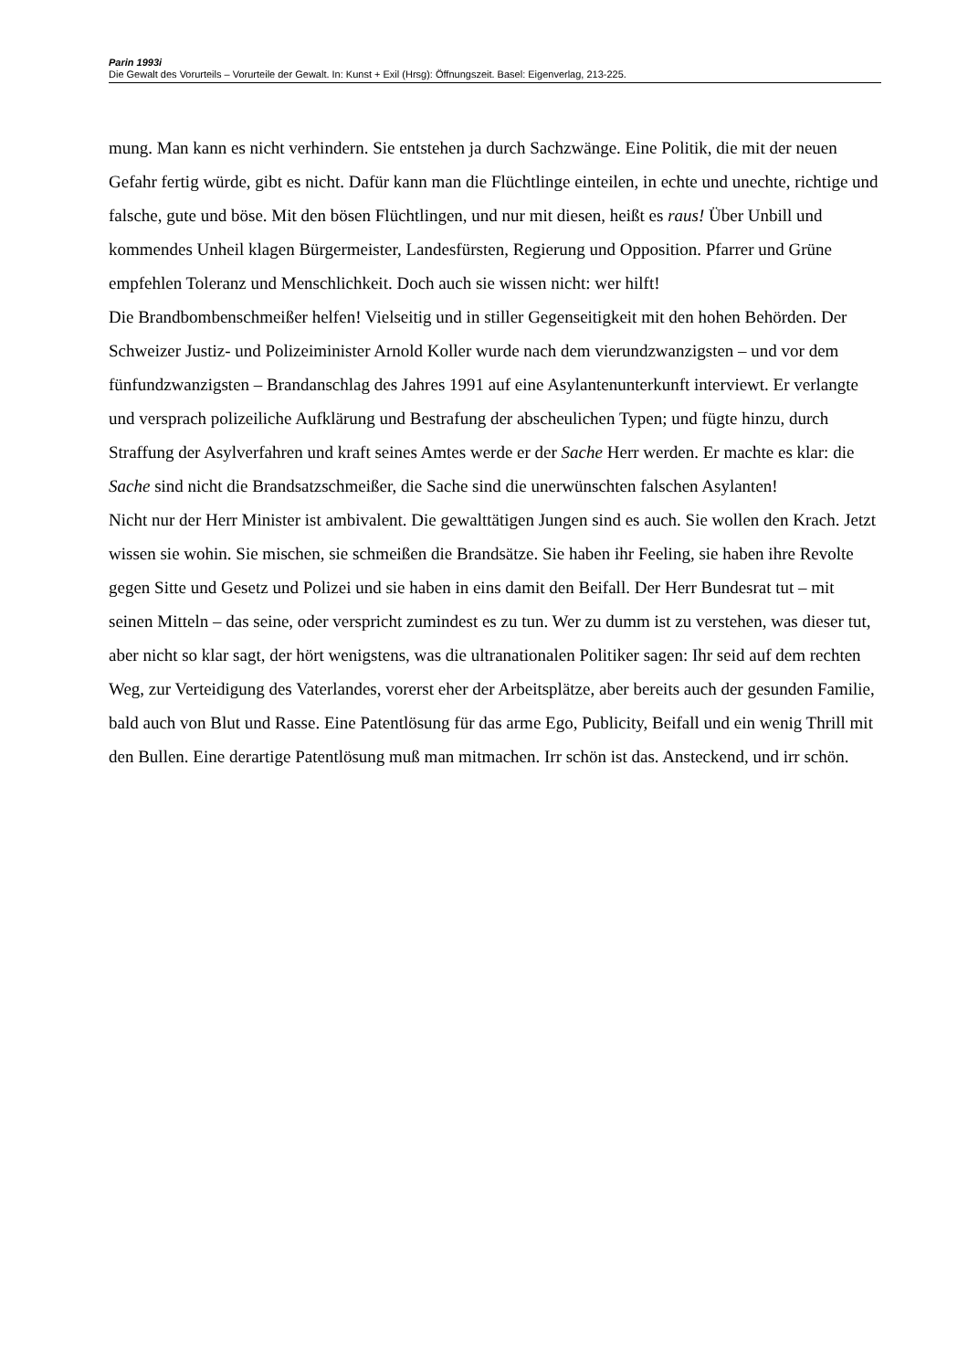Parin 1993i
Die Gewalt des Vorurteils – Vorurteile der Gewalt. In: Kunst + Exil (Hrsg): Öffnungszeit. Basel: Eigenverlag, 213-225.
mung. Man kann es nicht verhindern. Sie entstehen ja durch Sachzwänge. Eine Politik, die mit der neuen Gefahr fertig würde, gibt es nicht. Dafür kann man die Flüchtlinge einteilen, in echte und unechte, richtige und falsche, gute und böse. Mit den bösen Flüchtlingen, und nur mit diesen, heißt es raus! Über Unbill und kommendes Unheil klagen Bürgermeister, Landesfürsten, Regierung und Opposition. Pfarrer und Grüne empfehlen Toleranz und Menschlichkeit. Doch auch sie wissen nicht: wer hilft!
Die Brandbombenschmeißer helfen! Vielseitig und in stiller Gegenseitigkeit mit den hohen Behörden. Der Schweizer Justiz- und Polizeiminister Arnold Koller wurde nach dem vierundzwanzigsten – und vor dem fünfundzwanzigsten – Brandanschlag des Jahres 1991 auf eine Asylantenunterkunft interviewt. Er verlangte und versprach polizeiliche Aufklärung und Bestrafung der abscheulichen Typen; und fügte hinzu, durch Straffung der Asylverfahren und kraft seines Amtes werde er der Sache Herr werden. Er machte es klar: die Sache sind nicht die Brandsatzschmeißer, die Sache sind die unerwünschten falschen Asylanten!
Nicht nur der Herr Minister ist ambivalent. Die gewalttätigen Jungen sind es auch. Sie wollen den Krach. Jetzt wissen sie wohin. Sie mischen, sie schmeißen die Brandsätze. Sie haben ihr Feeling, sie haben ihre Revolte gegen Sitte und Gesetz und Polizei und sie haben in eins damit den Beifall. Der Herr Bundesrat tut – mit seinen Mitteln – das seine, oder verspricht zumindest es zu tun. Wer zu dumm ist zu verstehen, was dieser tut, aber nicht so klar sagt, der hört wenigstens, was die ultranationalen Politiker sagen: Ihr seid auf dem rechten Weg, zur Verteidigung des Vaterlandes, vorerst eher der Arbeitsplätze, aber bereits auch der gesunden Familie, bald auch von Blut und Rasse. Eine Patentlösung für das arme Ego, Publicity, Beifall und ein wenig Thrill mit den Bullen. Eine derartige Patentlösung muß man mitmachen. Irr schön ist das. Ansteckend, und irr schön.